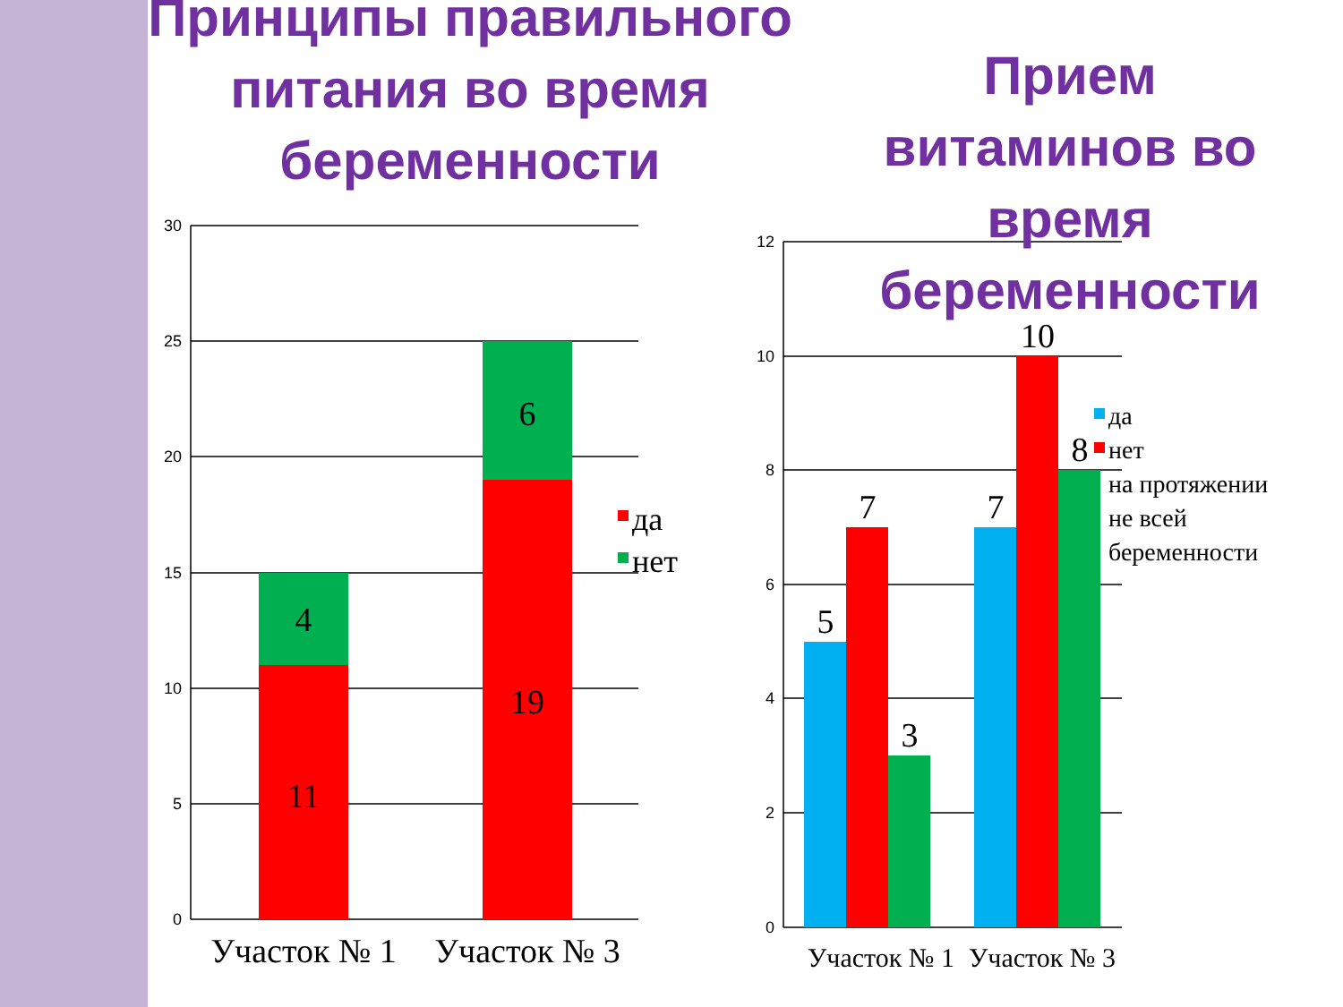30
25
20
15
10
5
0
12
10
8
6
4
2
0
4
11
6
19
5
7
3
7
10
8
Участок № 1
Участок № 3
Участок № 1
Участок № 3
да
нет
да
нет
на протяжении
не всей
беременности
Принципы правильного питания во время беременности
Прием витаминов во время беременности